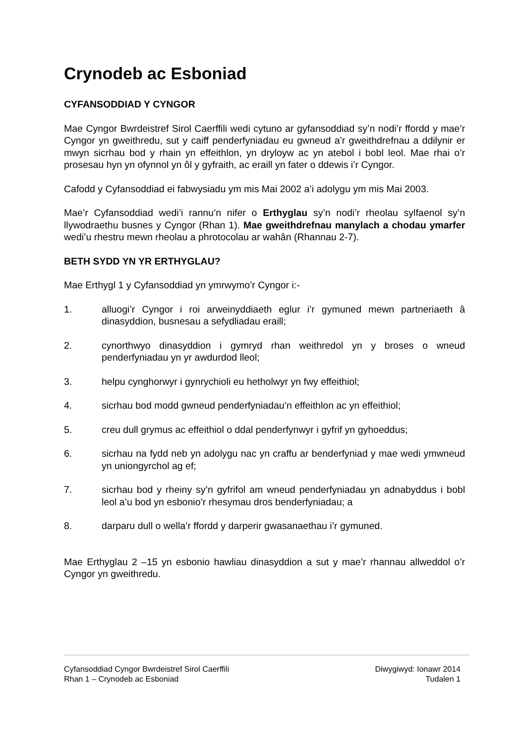Crynodeb ac Esboniad
CYFANSODDIAD Y CYNGOR
Mae Cyngor Bwrdeistref Sirol Caerffili wedi cytuno ar gyfansoddiad sy’n nodi’r ffordd y mae’r Cyngor yn gweithredu, sut y caiff penderfyniadau eu gwneud a’r gweithdrefnau a ddilynir er mwyn sicrhau bod y rhain yn effeithlon, yn dryloyw ac yn atebol i bobl leol. Mae rhai o’r prosesau hyn yn ofynnol yn ôl y gyfraith, ac eraill yn fater o ddewis i’r Cyngor.
Cafodd y Cyfansoddiad ei fabwysiadu ym mis Mai 2002 a’i adolygu ym mis Mai 2003.
Mae’r Cyfansoddiad wedi’i rannu’n nifer o Erthyglau sy’n nodi’r rheolau sylfaenol sy’n llywodraethu busnes y Cyngor (Rhan 1). Mae gweithdrefnau manylach a chodau ymarfer wedi’u rhestru mewn rheolau a phrotocolau ar wahân (Rhannau 2-7).
BETH SYDD YN YR ERTHYGLAU?
Mae Erthygl 1 y Cyfansoddiad yn ymrwymo’r Cyngor i:-
1. alluogi’r Cyngor i roi arweinyddiaeth eglur i’r gymuned mewn partneriaeth â dinasyddion, busnesau a sefydliadau eraill;
2. cynorthwyo dinasyddion i gymryd rhan weithredol yn y broses o wneud penderfyniadau yn yr awdurdod lleol;
3. helpu cynghorwyr i gynrychioli eu hetholwyr yn fwy effeithiol;
4. sicrhau bod modd gwneud penderfyniadau’n effeithlon ac yn effeithiol;
5. creu dull grymus ac effeithiol o ddal penderfynwyr i gyfrif yn gyhoeddus;
6. sicrhau na fydd neb yn adolygu nac yn craffu ar benderfyniad y mae wedi ymwneud yn uniongyrchol ag ef;
7. sicrhau bod y rheiny sy’n gyfrifol am wneud penderfyniadau yn adnabyddus i bobl leol a’u bod yn esbonio’r rhesymau dros benderfyniadau; a
8. darparu dull o wella’r ffordd y darperir gwasanaethau i’r gymuned.
Mae Erthyglau 2 –15 yn esbonio hawliau dinasyddion a sut y mae’r rhannau allweddol o’r Cyngor yn gweithredu.
Cyfansoddiad Cyngor Bwrdeistref Sirol Caerffili Diwygiwyd: Ionawr 2014
Rhan 1 – Crynodeb ac Esboniad Tudalen 1